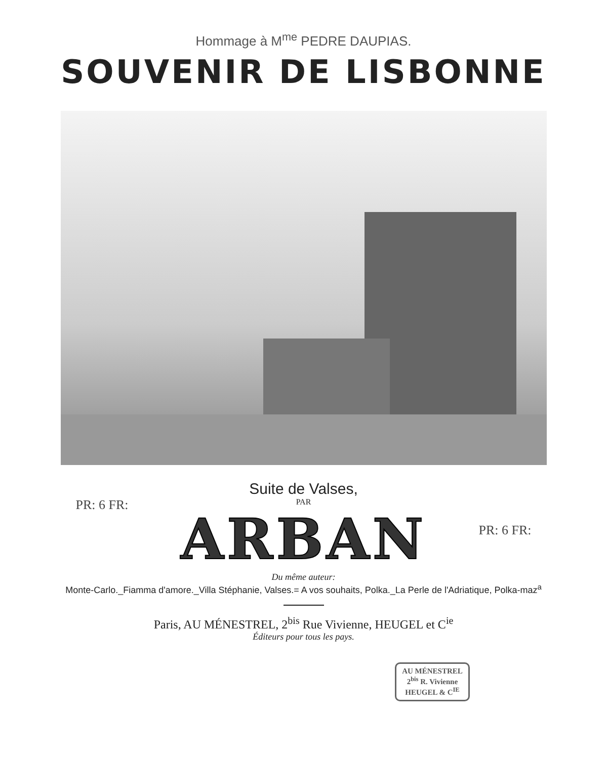Hommage à M<sup>me</sup> PEDRE DAUPIAS.
SOUVENIR DE LISBONNE
Suite de Valses,
PR: 6 FR:
PAR
ARBAN
PR: 6 FR:
Du même auteur:
Monte-Carlo._Fiamma d'amore._Villa Stéphanie, Valses.= A vos souhaits, Polka._La Perle de l'Adriatique, Polka-maz<sup>a</sup>
Paris, AU MÉNESTREL, 2<sup>bis</sup> Rue Vivienne, HEUGEL et C<sup>ie</sup>
Éditeurs pour tous les pays.
AU MÉNESTREL
2<sup>bis</sup> R. Vivienne
HEUGEL & C<sup>IE</sup>